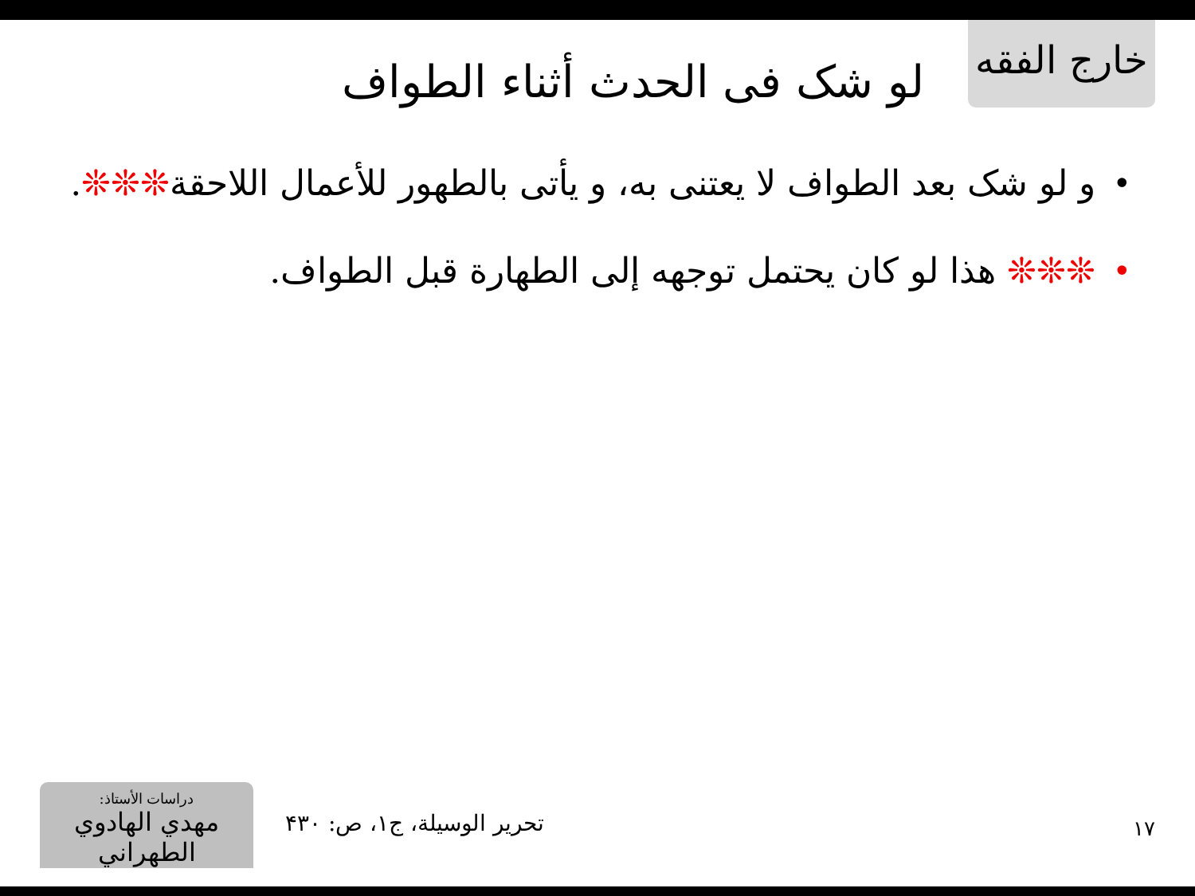خارج الفقه
لو شک فی الحدث أثناء الطواف
• و لو شک بعد الطواف لا یعتنی به، و یأتی بالطهور للأعمال اللاحقة❊❊❊.
• ❊❊❊ هذا لو کان یحتمل توجهه إلی الطهارة قبل الطواف.
دراسات الأستاذ:
مهدي الهادوي الطهراني
تحریر الوسیلة، ج۱، ص: ۴۳۰
۱۷